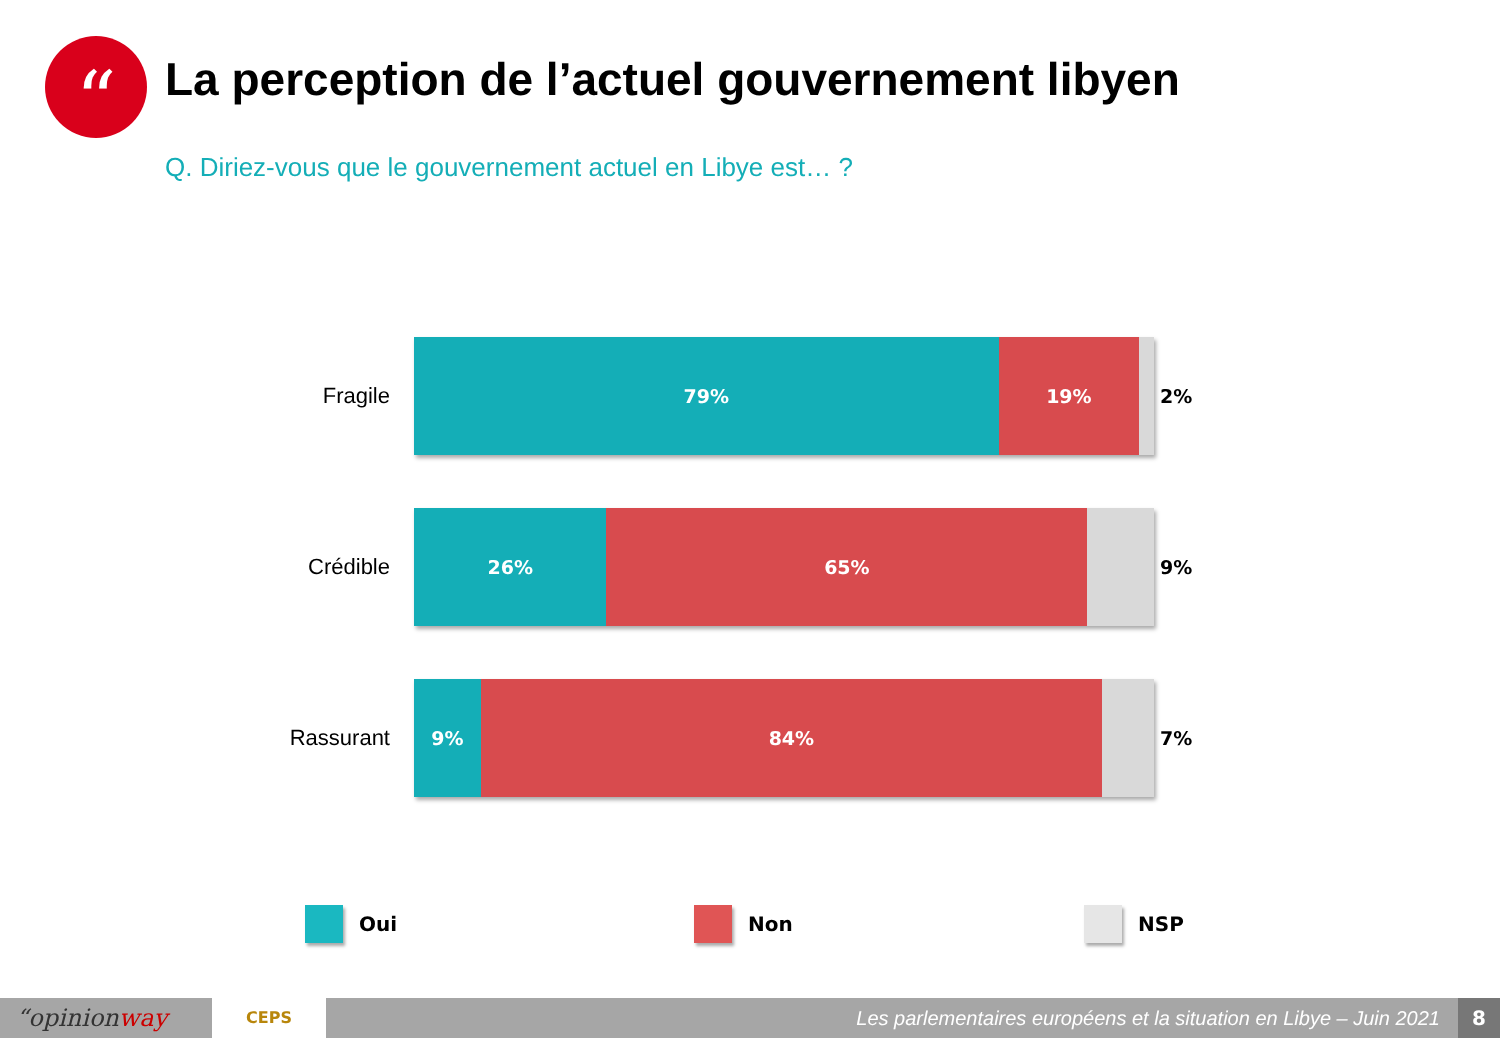“
La perception de l’actuel gouvernement libyen
Q. Diriez-vous que le gouvernement actuel en Libye est… ?
Fragile
79% 19%
2%
Crédible
26% 65%
9%
Rassurant
9% 84%
7%
Oui Non NSP
“opinionway
CEPS
Les parlementaires européens et la situation en Libye – Juin 2021
8